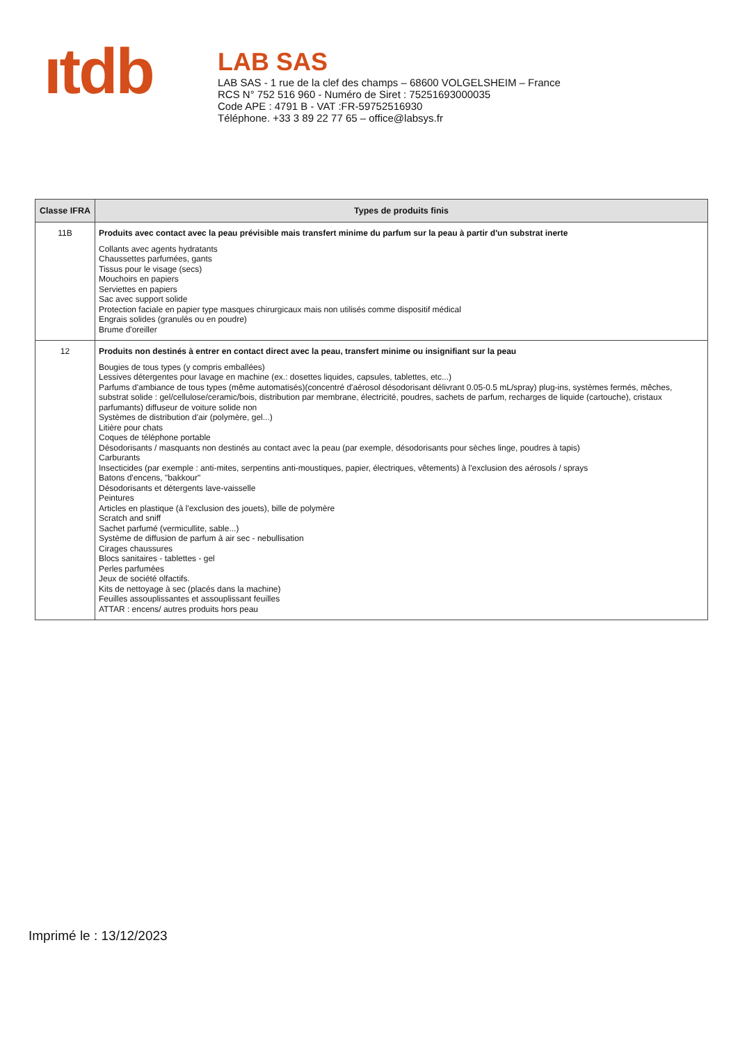ıtdb
LAB SAS
LAB SAS - 1 rue de la clef des champs – 68600 VOLGELSHEIM – France
RCS N° 752 516 960 - Numéro de Siret : 75251693000035
Code APE : 4791 B - VAT :FR-59752516930
Téléphone. +33 3 89 22 77 65 – office@labsys.fr
| Classe IFRA | Types de produits finis |
| --- | --- |
| 11B | Produits avec contact avec la peau prévisible mais transfert minime du parfum sur la peau à partir d'un substrat inerte Collants avec agents hydratants Chaussettes parfumées, gants Tissus pour le visage (secs) Mouchoirs en papiers Serviettes en papiers Sac avec support solide Protection faciale en papier type masques chirurgicaux mais non utilisés comme dispositif médical Engrais solides (granulés ou en poudre) Brume d'oreiller |
| 12 | Produits non destinés à entrer en contact direct avec la peau, transfert minime ou insignifiant sur la peau Bougies de tous types (y compris emballées) Lessives détergentes pour lavage en machine (ex.: dosettes liquides, capsules, tablettes, etc...) Parfums d'ambiance de tous types (même automatisés)(concentré d'aérosol désodorisant délivrant 0.05-0.5 mL/spray) plug-ins, systèmes fermés, mêches, substrat solide : gel/cellulose/ceramic/bois, distribution par membrane, électricité, poudres, sachets de parfum, recharges de liquide (cartouche), cristaux parfumants) diffuseur de voiture solide non Systèmes de distribution d'air (polymère, gel...) Litière pour chats Coques de téléphone portable Désodorisants / masquants non destinés au contact avec la peau (par exemple, désodorisants pour sèches linge, poudres à tapis) Carburants Insecticides (par exemple : anti-mites, serpentins anti-moustiques, papier, électriques, vêtements) à l'exclusion des aérosols / sprays Batons d'encens, "bakkour" Désodorisants et détergents lave-vaisselle Peintures Articles en plastique (à l'exclusion des jouets), bille de polymère Scratch and sniff Sachet parfumé (vermicullite, sable...) Système de diffusion de parfum à air sec - nebullisation Cirages chaussures Blocs sanitaires - tablettes - gel Perles parfumées Jeux de société olfactifs. Kits de nettoyage à sec (placés dans la machine) Feuilles assouplissantes et assouplissant feuilles ATTAR : encens/ autres produits hors peau |
Imprimé le : 13/12/2023